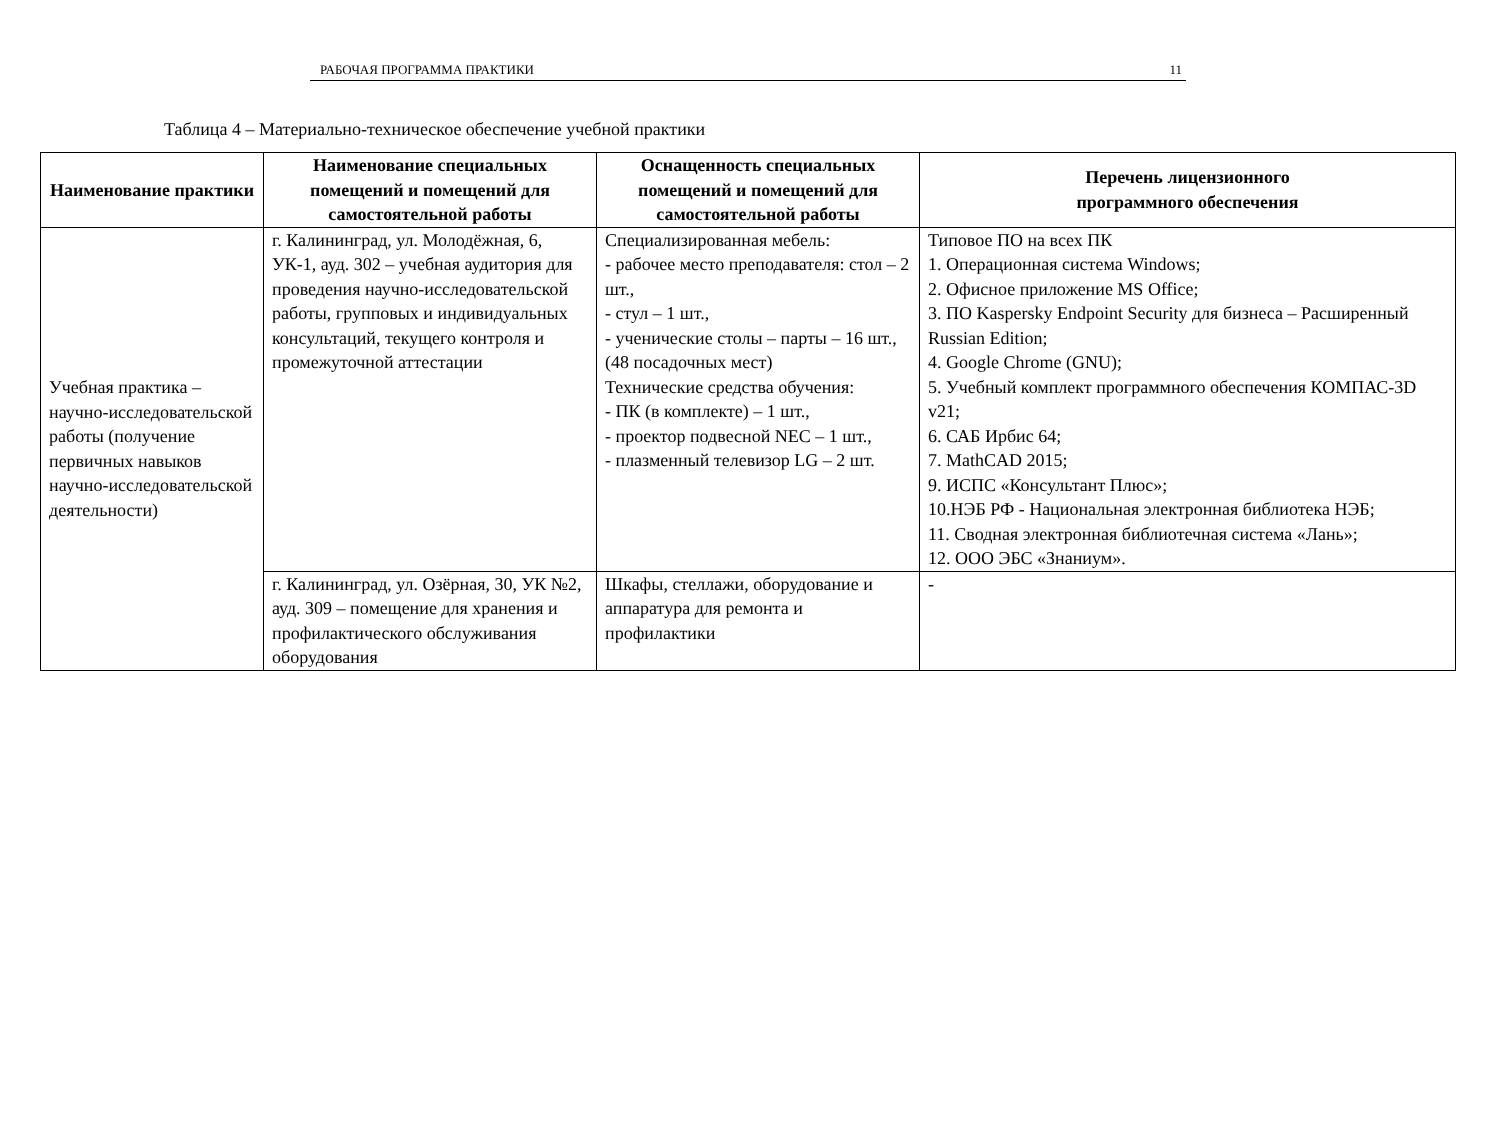РАБОЧАЯ ПРОГРАММА ПРАКТИКИ 11
Таблица 4 – Материально-техническое обеспечение учебной практики
| Наименование практики | Наименование специальных помещений и помещений для самостоятельной работы | Оснащенность специальных помещений и помещений для самостоятельной работы | Перечень лицензионного программного обеспечения |
| --- | --- | --- | --- |
| Учебная практика – научно-исследовательской работы (получение первичных навыков научно-исследовательской деятельности) | г. Калининград, ул. Молодёжная, 6, УК-1, ауд. 302 – учебная аудитория для проведения научно-исследовательской работы, групповых и индивидуальных консультаций, текущего контроля и промежуточной аттестации | Специализированная мебель: - рабочее место преподавателя: стол – 2 шт., - стул – 1 шт., - ученические столы – парты – 16 шт., (48 посадочных мест) Технические средства обучения: - ПК (в комплекте) – 1 шт., - проектор подвесной NEC – 1 шт., - плазменный телевизор LG – 2 шт. | Типовое ПО на всех ПК 1. Операционная система Windows; 2. Офисное приложение MS Office; 3. ПО Kaspersky Endpoint Security для бизнеса – Расширенный Russian Edition; 4. Google Chrome (GNU); 5. Учебный комплект программного обеспечения КОМПАС-3D v21; 6. САБ Ирбис 64; 7. MathCAD 2015; 9. ИСПС «Консультант Плюс»; 10.НЭБ РФ - Национальная электронная библиотека НЭБ; 11. Сводная электронная библиотечная система «Лань»; 12. ООО ЭБС «Знаниум». |
| | г. Калининград, ул. Озёрная, 30, УК №2, ауд. 309 – помещение для хранения и профилактического обслуживания оборудования | Шкафы, стеллажи, оборудование и аппаратура для ремонта и профилактики | - |